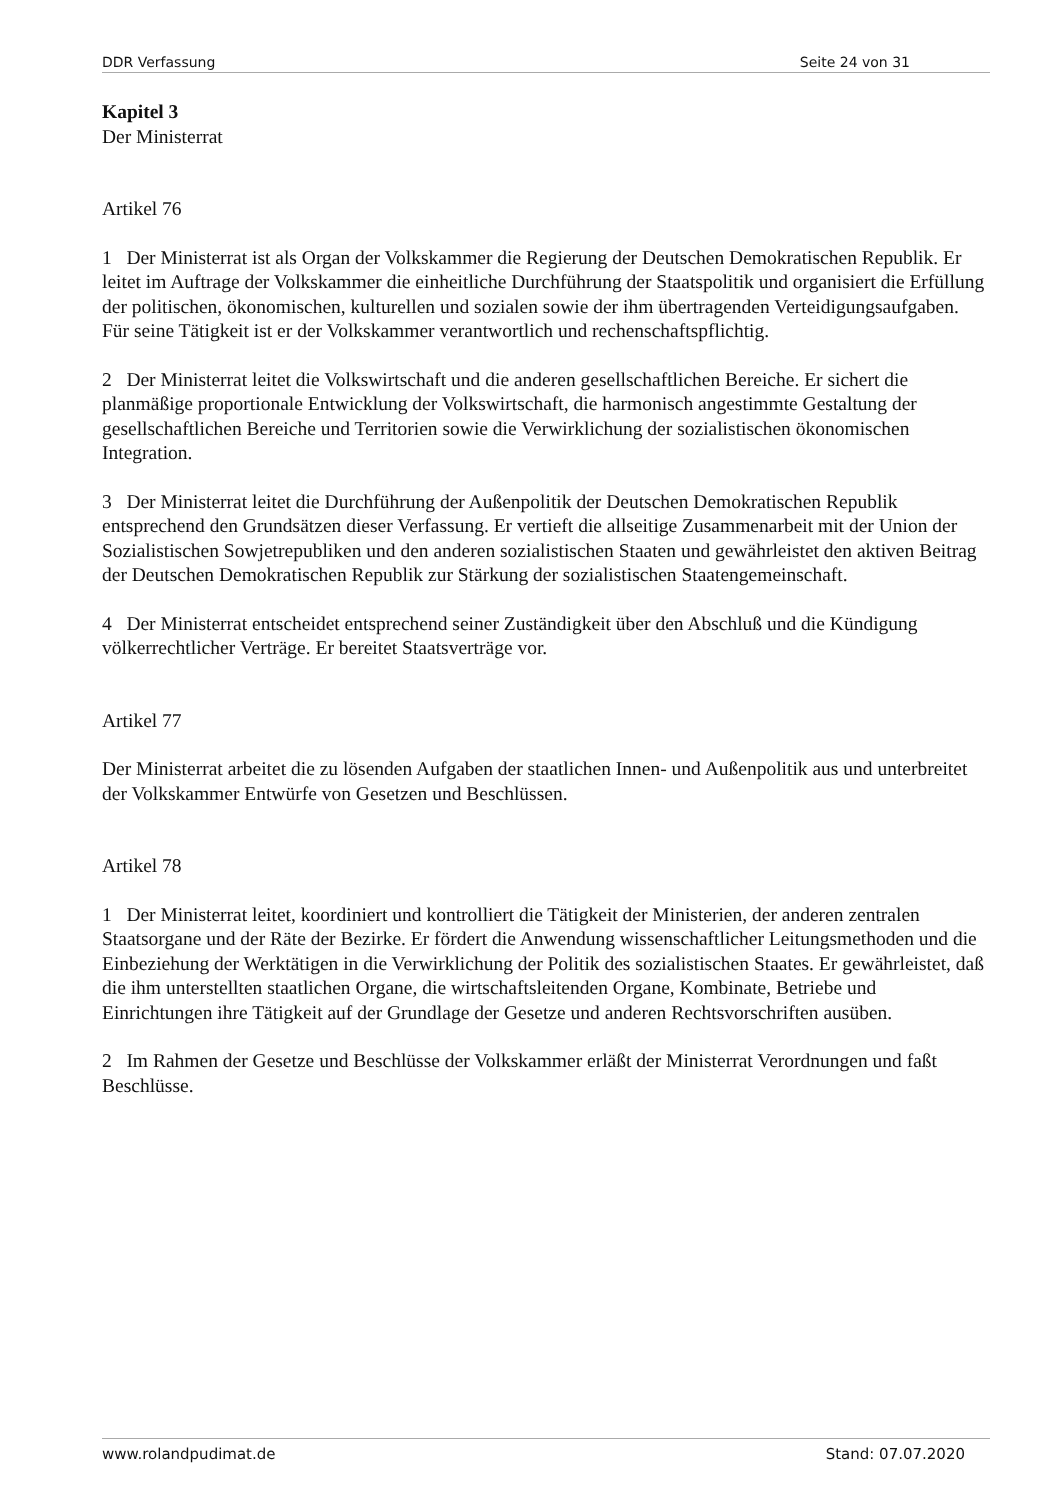DDR Verfassung Seite 24 von 31
Kapitel 3
Der Ministerrat
Artikel 76
1 Der Ministerrat ist als Organ der Volkskammer die Regierung der Deutschen Demokratischen Republik. Er leitet im Auftrage der Volkskammer die einheitliche Durchführung der Staatspolitik und organisiert die Erfüllung der politischen, ökonomischen, kulturellen und sozialen sowie der ihm übertragenden Verteidigungsaufgaben. Für seine Tätigkeit ist er der Volkskammer verantwortlich und rechenschaftspflichtig.
2 Der Ministerrat leitet die Volkswirtschaft und die anderen gesellschaftlichen Bereiche. Er sichert die planmäßige proportionale Entwicklung der Volkswirtschaft, die harmonisch angestimmte Gestaltung der gesellschaftlichen Bereiche und Territorien sowie die Verwirklichung der sozialistischen ökonomischen Integration.
3 Der Ministerrat leitet die Durchführung der Außenpolitik der Deutschen Demokratischen Republik entsprechend den Grundsätzen dieser Verfassung. Er vertieft die allseitige Zusammenarbeit mit der Union der Sozialistischen Sowjetrepubliken und den anderen sozialistischen Staaten und gewährleistet den aktiven Beitrag der Deutschen Demokratischen Republik zur Stärkung der sozialistischen Staatengemeinschaft.
4 Der Ministerrat entscheidet entsprechend seiner Zuständigkeit über den Abschluß und die Kündigung völkerrechtlicher Verträge. Er bereitet Staatsverträge vor.
Artikel 77
Der Ministerrat arbeitet die zu lösenden Aufgaben der staatlichen Innen- und Außenpolitik aus und unterbreitet der Volkskammer Entwürfe von Gesetzen und Beschlüssen.
Artikel 78
1 Der Ministerrat leitet, koordiniert und kontrolliert die Tätigkeit der Ministerien, der anderen zentralen Staatsorgane und der Räte der Bezirke. Er fördert die Anwendung wissenschaftlicher Leitungsmethoden und die Einbeziehung der Werktätigen in die Verwirklichung der Politik des sozialistischen Staates. Er gewährleistet, daß die ihm unterstellten staatlichen Organe, die wirtschaftsleitenden Organe, Kombinate, Betriebe und Einrichtungen ihre Tätigkeit auf der Grundlage der Gesetze und anderen Rechtsvorschriften ausüben.
2 Im Rahmen der Gesetze und Beschlüsse der Volkskammer erläßt der Ministerrat Verordnungen und faßt Beschlüsse.
www.rolandpudimat.de Stand: 07.07.2020